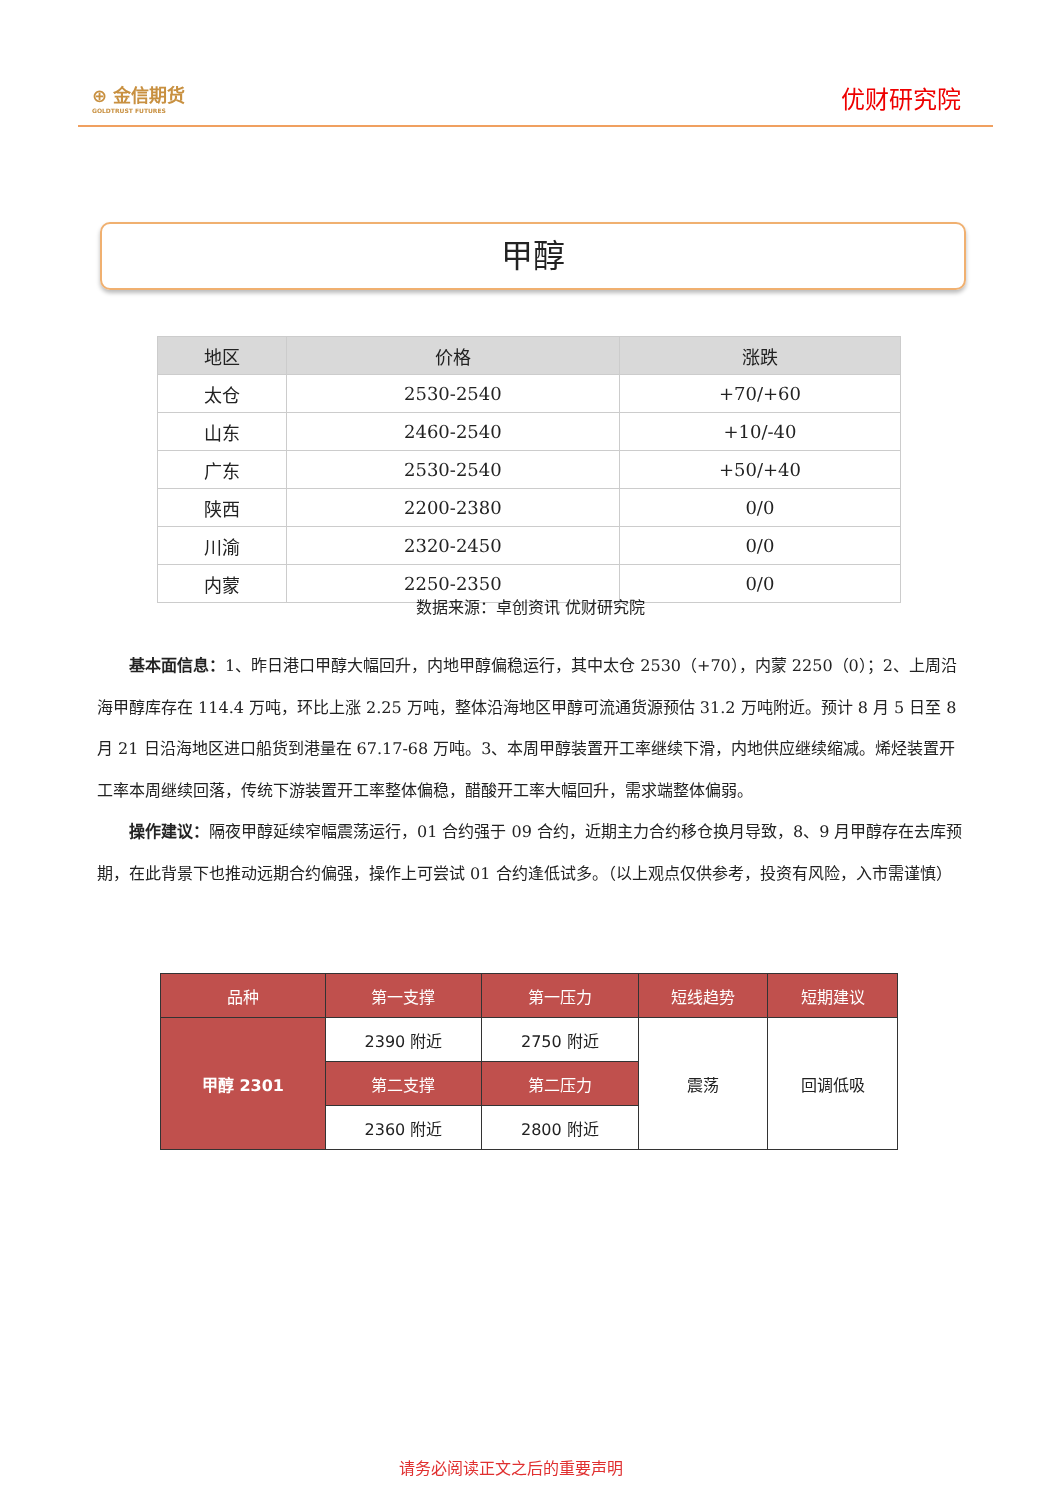⊕ 金信期货
GOLDTRUST FUTURES
优财研究院
甲醇
| 地区 | 价格 | 涨跌 |
| --- | --- | --- |
| 太仓 | 2530-2540 | +70/+60 |
| 山东 | 2460-2540 | +10/-40 |
| 广东 | 2530-2540 | +50/+40 |
| 陕西 | 2200-2380 | 0/0 |
| 川渝 | 2320-2450 | 0/0 |
| 内蒙 | 2250-2350 | 0/0 |
数据来源：卓创资讯 优财研究院
基本面信息：1、昨日港口甲醇大幅回升，内地甲醇偏稳运行，其中太仓 2530（+70），内蒙 2250（0）；2、上周沿海甲醇库存在 114.4 万吨，环比上涨 2.25 万吨，整体沿海地区甲醇可流通货源预估 31.2 万吨附近。预计 8 月 5 日至 8 月 21 日沿海地区进口船货到港量在 67.17-68 万吨。3、本周甲醇装置开工率继续下滑，内地供应继续缩减。烯烃装置开工率本周继续回落，传统下游装置开工率整体偏稳，醋酸开工率大幅回升，需求端整体偏弱。
操作建议：隔夜甲醇延续窄幅震荡运行，01 合约强于 09 合约，近期主力合约移仓换月导致，8、9 月甲醇存在去库预期，在此背景下也推动远期合约偏强，操作上可尝试 01 合约逢低试多。（以上观点仅供参考，投资有风险，入市需谨慎）
| 品种 | 第一支撑 | 第一压力 | 短线趋势 | 短期建议 |
| --- | --- | --- | --- | --- |
| 甲醇 2301 | 2390 附近 | 2750 附近 | 震荡 | 回调低吸 |
| | 第二支撑 | 第二压力 | | |
| | 2360 附近 | 2800 附近 | | |
请务必阅读正文之后的重要声明